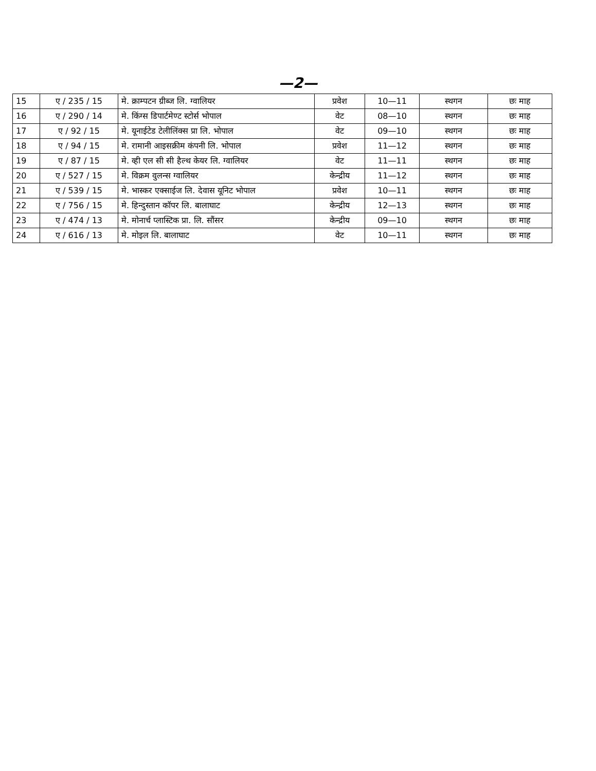—2—
| 15 | ए / 235 / 15 | मे. क्राम्पटन ग्रीब्ज लि. ग्वालियर | प्रवेश | 10—11 | स्थगन | छः माह |
| 16 | ए / 290 / 14 | मे. किंग्स डिपार्टमेण्ट स्टोर्स भोपाल | वेट | 08—10 | स्थगन | छः माह |
| 17 | ए / 92 / 15 | मे. यूनाईटेड टेलीलिंक्स प्रा लि. भोपाल | वेट | 09—10 | स्थगन | छः माह |
| 18 | ए / 94 / 15 | मे. रामानी आइसक्रीम कंपनी लि. भोपाल | प्रवेश | 11—12 | स्थगन | छः माह |
| 19 | ए / 87 / 15 | मे. व्ही एल सी सी हैल्थ केयर लि. ग्वालियर | वेट | 11—11 | स्थगन | छः माह |
| 20 | ए / 527 / 15 | मे. विक्रम वुलन्स ग्वालियर | केन्द्रीय | 11—12 | स्थगन | छः माह |
| 21 | ए / 539 / 15 | मे. भास्कर एक्साईज लि. देवास यूनिट भोपाल | प्रवेश | 10—11 | स्थगन | छः माह |
| 22 | ए / 756 / 15 | मे. हिन्दुस्तान कॉपर लि. बालाघाट | केन्द्रीय | 12—13 | स्थगन | छः माह |
| 23 | ए / 474 / 13 | मे. मोनार्च प्लास्टिक प्रा. लि. सौंसर | केन्द्रीय | 09—10 | स्थगन | छः माह |
| 24 | ए / 616 / 13 | मे. मोइल लि. बालाघाट | वेट | 10—11 | स्थगन | छः माह |